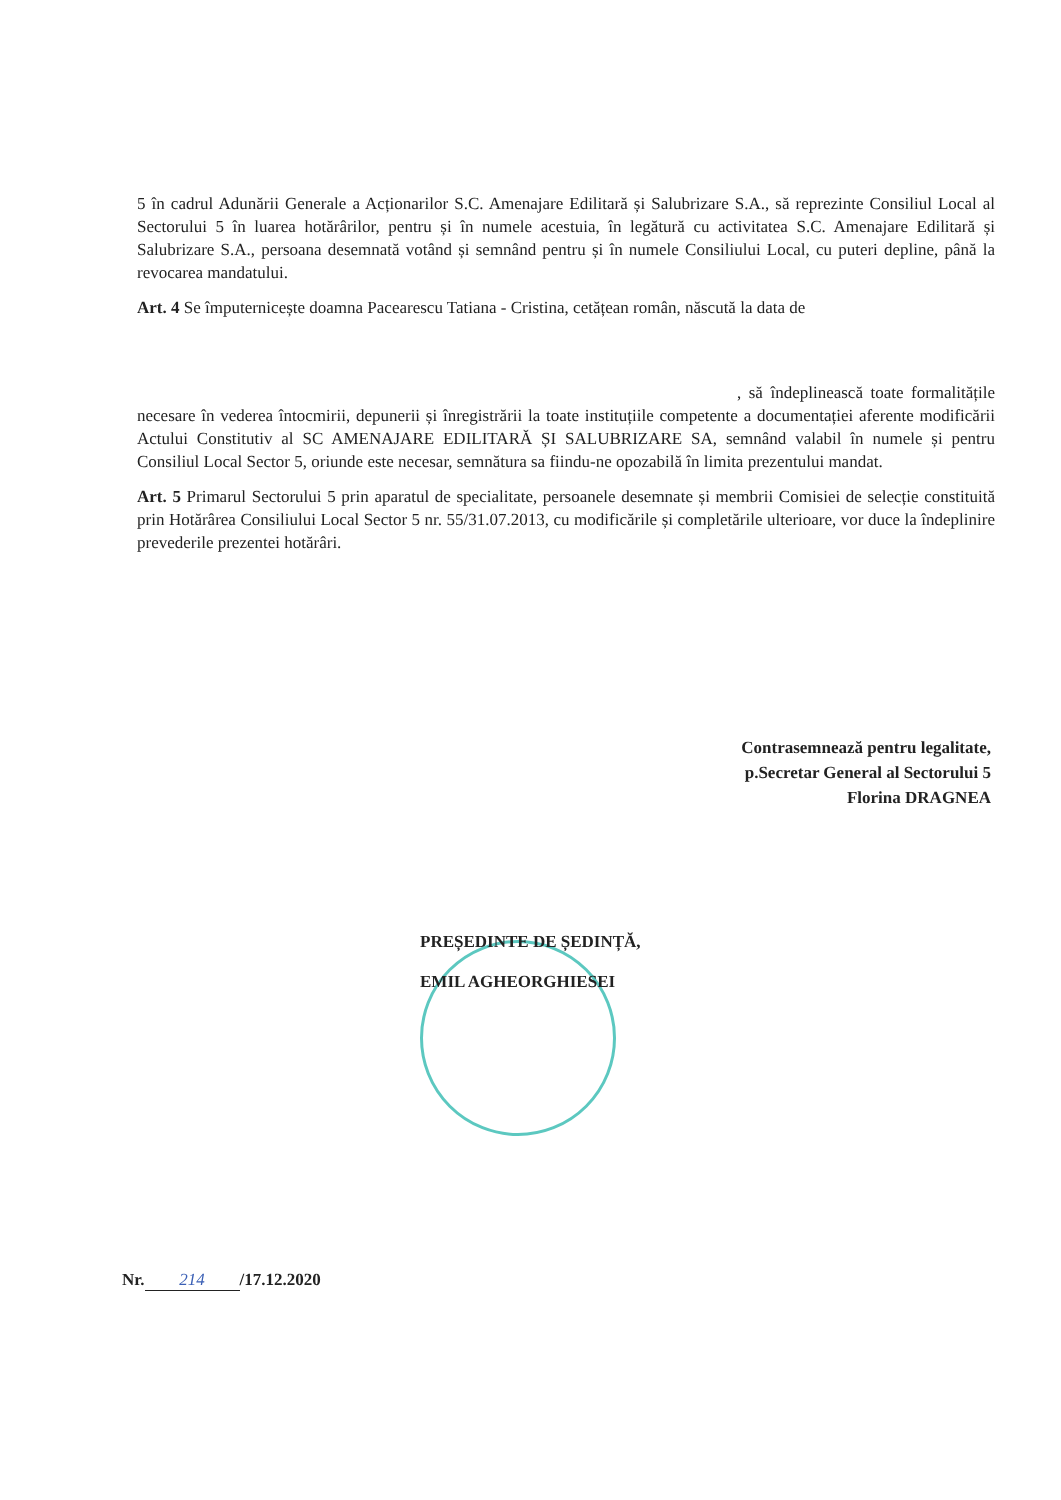5 în cadrul Adunării Generale a Acționarilor S.C. Amenajare Edilitară și Salubrizare S.A., să reprezinte Consiliul Local al Sectorului 5 în luarea hotărârilor, pentru și în numele acestuia, în legătură cu activitatea S.C. Amenajare Edilitară și Salubrizare S.A., persoana desemnată votând și semnând pentru și în numele Consiliului Local, cu puteri depline, până la revocarea mandatului.
Art. 4 Se împuternicește doamna Pacearescu Tatiana - Cristina, cetățean român, născută la data de
, să îndeplinească toate formalitățile necesare în vederea întocmirii, depunerii și înregistrării la toate instituțiile competente a documentației aferente modificării Actului Constitutiv al SC AMENAJARE EDILITARĂ ȘI SALUBRIZARE SA, semnând valabil în numele și pentru Consiliul Local Sector 5, oriunde este necesar, semnătura sa fiindu-ne opozabilă în limita prezentului mandat.
Art. 5 Primarul Sectorului 5 prin aparatul de specialitate, persoanele desemnate și membrii Comisiei de selecție constituită prin Hotărârea Consiliului Local Sector 5 nr. 55/31.07.2013, cu modificările și completările ulterioare, vor duce la îndeplinire prevederile prezentei hotărâri.
Contrasemnează pentru legalitate,
p.Secretar General al Sectorului 5
Florina DRAGNEA
PREȘEDINTE DE ȘEDINȚĂ,
EMIL AGHEORGHIESEI
Nr. 214 /17.12.2020